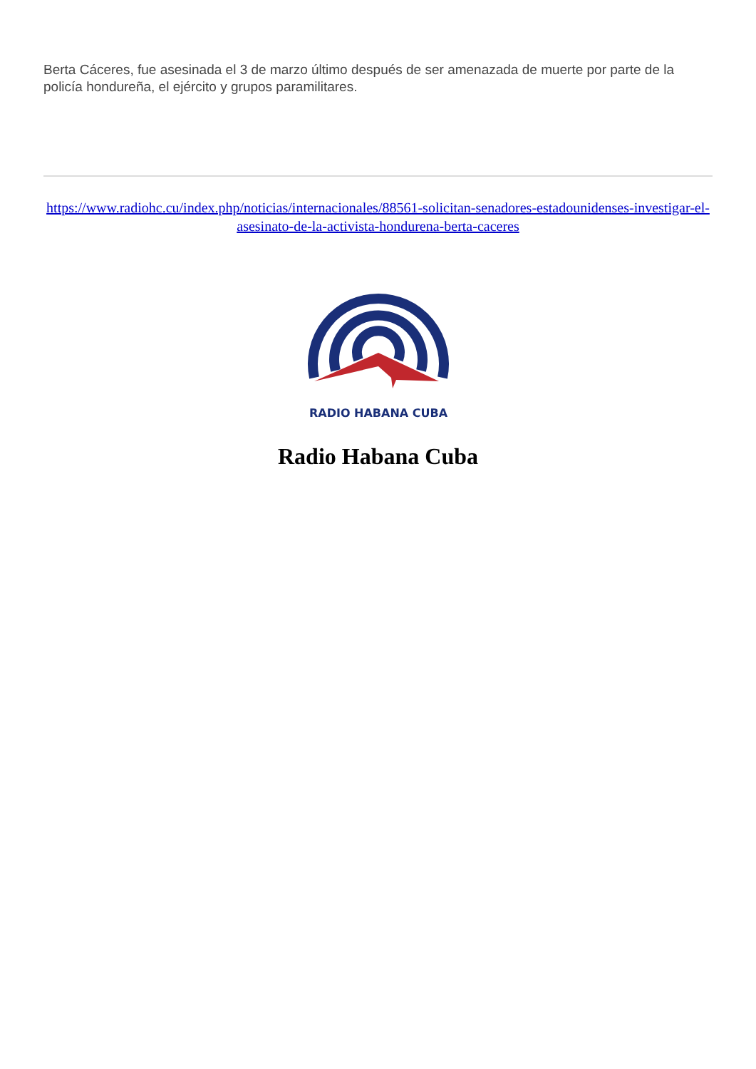Berta Cáceres, fue asesinada el 3 de marzo último después de ser amenazada de muerte por parte de la policía hondureña, el ejército y grupos paramilitares.
https://www.radiohc.cu/index.php/noticias/internacionales/88561-solicitan-senadores-estadounidenses-investigar-el-asesinato-de-la-activista-hondurena-berta-caceres
RADIO HABANA CUBA
Radio Habana Cuba